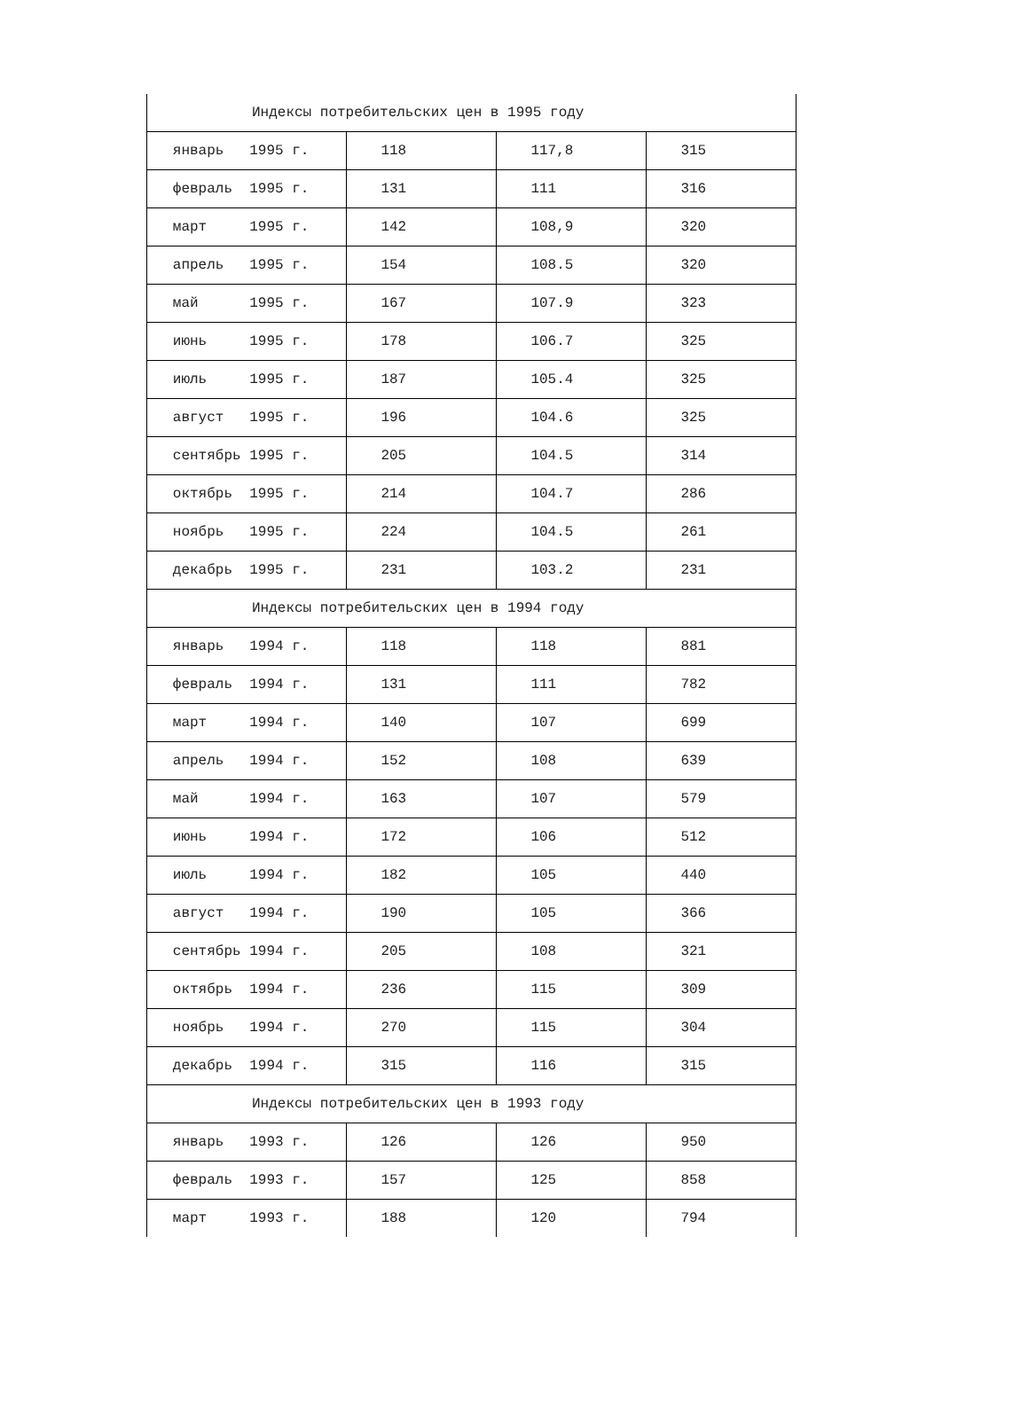| Индексы потребительских цен в 1995 году | | | |
| январь 1995 г. | 118 | 117,8 | 315 |
| февраль 1995 г. | 131 | 111 | 316 |
| март 1995 г. | 142 | 108,9 | 320 |
| апрель 1995 г. | 154 | 108.5 | 320 |
| май 1995 г. | 167 | 107.9 | 323 |
| июнь 1995 г. | 178 | 106.7 | 325 |
| июль 1995 г. | 187 | 105.4 | 325 |
| август 1995 г. | 196 | 104.6 | 325 |
| сентябрь 1995 г. | 205 | 104.5 | 314 |
| октябрь 1995 г. | 214 | 104.7 | 286 |
| ноябрь 1995 г. | 224 | 104.5 | 261 |
| декабрь 1995 г. | 231 | 103.2 | 231 |
| Индексы потребительских цен в 1994 году | | | |
| январь 1994 г. | 118 | 118 | 881 |
| февраль 1994 г. | 131 | 111 | 782 |
| март 1994 г. | 140 | 107 | 699 |
| апрель 1994 г. | 152 | 108 | 639 |
| май 1994 г. | 163 | 107 | 579 |
| июнь 1994 г. | 172 | 106 | 512 |
| июль 1994 г. | 182 | 105 | 440 |
| август 1994 г. | 190 | 105 | 366 |
| сентябрь 1994 г. | 205 | 108 | 321 |
| октябрь 1994 г. | 236 | 115 | 309 |
| ноябрь 1994 г. | 270 | 115 | 304 |
| декабрь 1994 г. | 315 | 116 | 315 |
| Индексы потребительских цен в 1993 году | | | |
| январь 1993 г. | 126 | 126 | 950 |
| февраль 1993 г. | 157 | 125 | 858 |
| март 1993 г. | 188 | 120 | 794 |